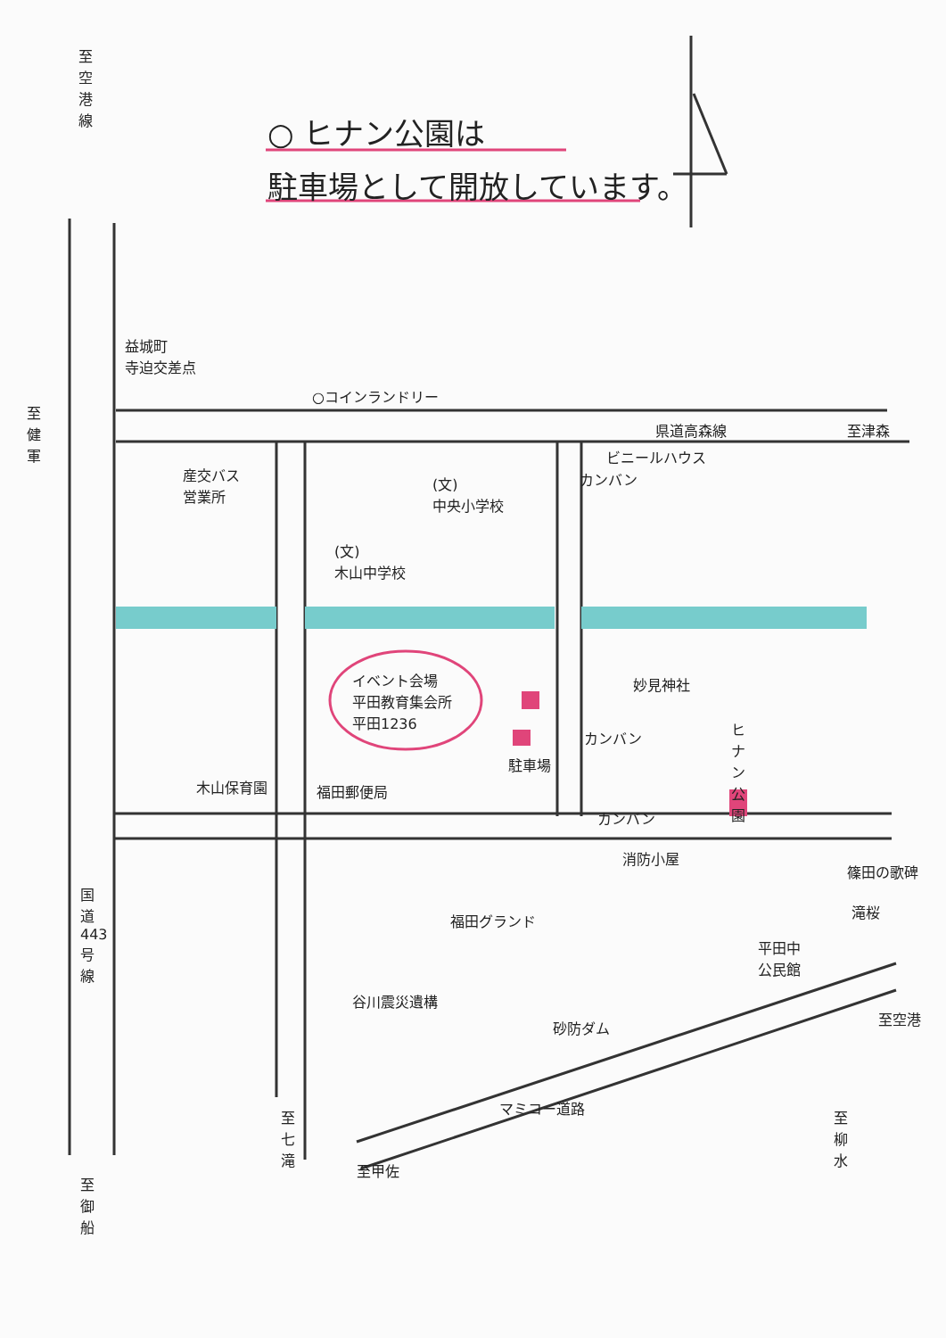○ ヒナン公園は
駐車場として開放しています。
至空港線
益城町
寺迫交差点
○コインランドリー
至健軍
県道高森線 至津森
ビニールハウス
カンバン
産交バス
営業所
(文)
中央小学校
(文)
木山中学校
イベント会場
平田教育集会所
平田1236
妙見神社
ヒナン公園
カンバン
駐車場
木山保育園 福田郵便局
カンバン
消防小屋
篠田の歌碑
滝桜
国道443号線
福田グランド
平田中
公民館
谷川震災遺構
砂防ダム
至空港
マミコー道路
至七滝
至柳水
至甲佐
至御船